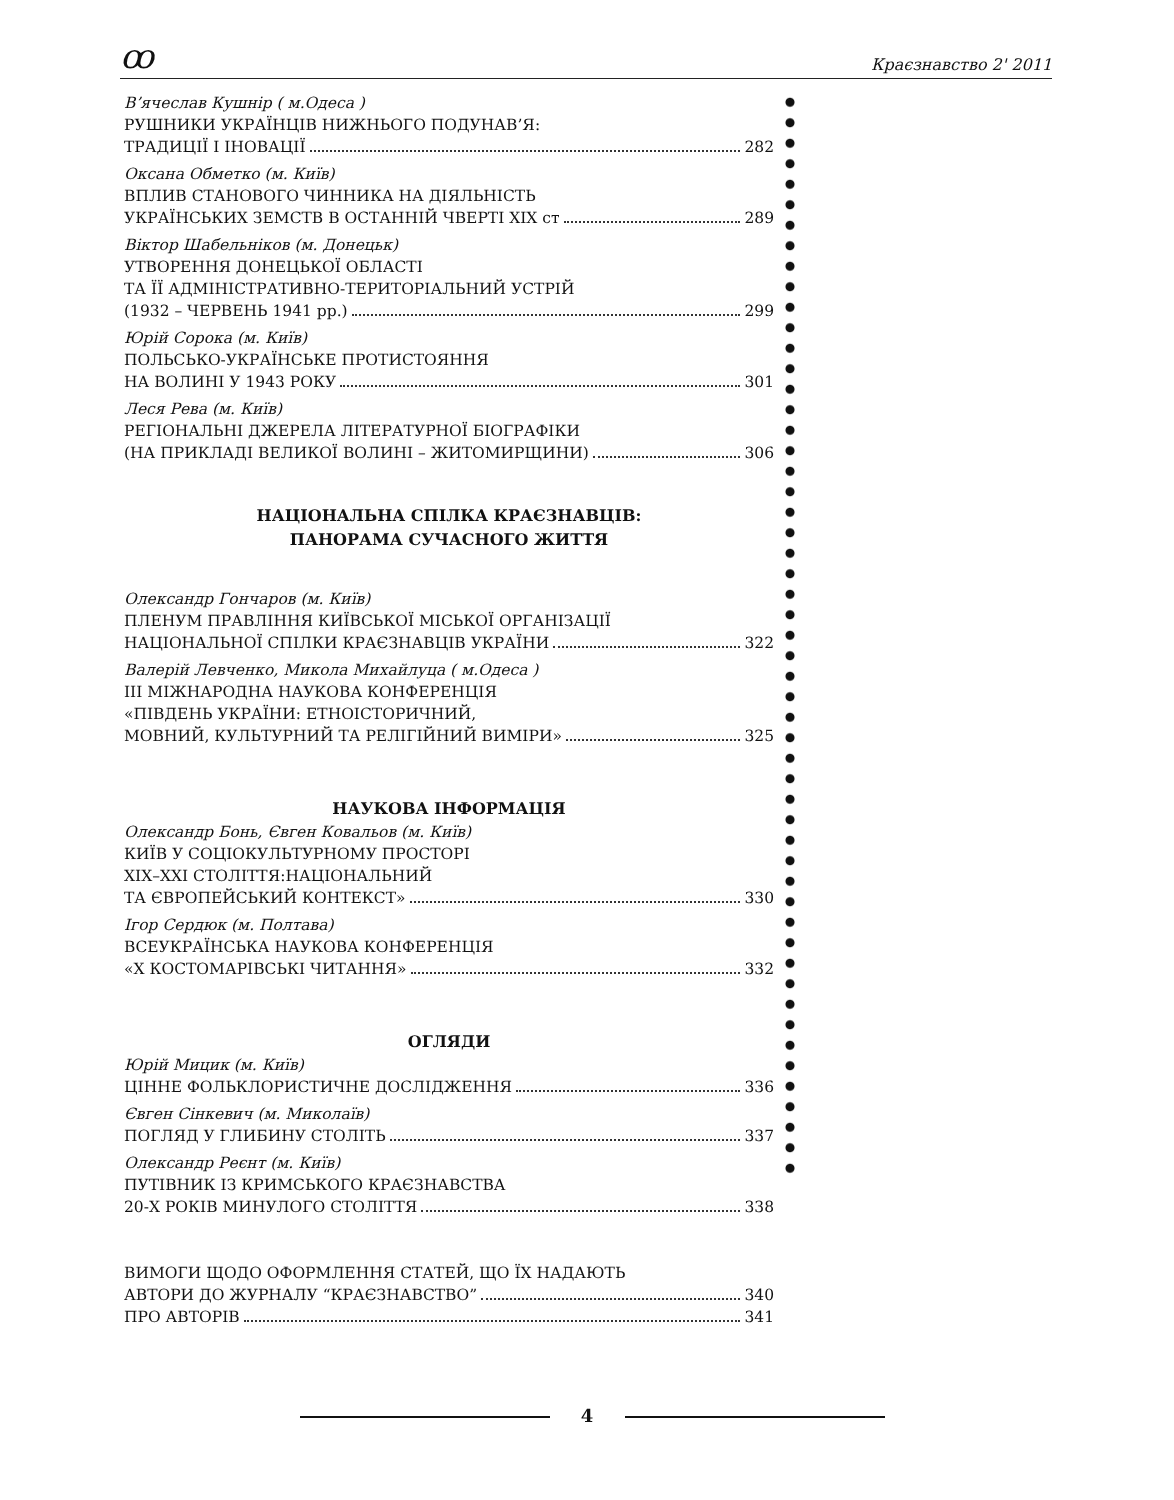ꝏ Краєзнавство 2' 2011
В’ячеслав Кушнір ( м.Одеса )
РУШНИКИ УКРАЇНЦІВ НИЖНЬОГО ПОДУНАВ’Я:
ТРАДИЦІЇ І ІНОВАЦІЇ 282
Оксана Обметко (м. Київ)
ВПЛИВ СТАНОВОГО ЧИННИКА НА ДІЯЛЬНІСТЬ
УКРАЇНСЬКИХ ЗЕМСТВ В ОСТАННІЙ ЧВЕРТІ XIX ст 289
Віктор Шабельніков (м. Донецьк)
УТВОРЕННЯ ДОНЕЦЬКОЇ ОБЛАСТІ
ТА ЇЇ АДМІНІСТРАТИВНО-ТЕРИТОРІАЛЬНИЙ УСТРІЙ
(1932 – ЧЕРВЕНЬ 1941 рр.) 299
Юрій Сорока (м. Київ)
ПОЛЬСЬКО-УКРАЇНСЬКЕ ПРОТИСТОЯННЯ
НА ВОЛИНІ У 1943 РОКУ 301
Леся Рева (м. Київ)
РЕГІОНАЛЬНІ ДЖЕРЕЛА ЛІТЕРАТУРНОЇ БІОГРАФІКИ
(НА ПРИКЛАДІ ВЕЛИКОЇ ВОЛИНІ – ЖИТОМИРЩИНИ) 306
НАЦІОНАЛЬНА СПІЛКА КРАЄЗНАВЦІВ:
ПАНОРАМА СУЧАСНОГО ЖИТТЯ
Олександр Гончаров (м. Київ)
ПЛЕНУМ ПРАВЛІННЯ КИЇВСЬКОЇ МІСЬКОЇ ОРГАНІЗАЦІЇ
НАЦІОНАЛЬНОЇ СПІЛКИ КРАЄЗНАВЦІВ УКРАЇНИ 322
Валерій Левченко, Микола Михайлуца ( м.Одеса )
ІІІ МІЖНАРОДНА НАУКОВА КОНФЕРЕНЦІЯ
«ПІВДЕНЬ УКРАЇНИ: ЕТНОІСТОРИЧНИЙ,
МОВНИЙ, КУЛЬТУРНИЙ ТА РЕЛІГІЙНИЙ ВИМІРИ» 325
НАУКОВА ІНФОРМАЦІЯ
Олександр Бонь, Євген Ковальов (м. Київ)
КИЇВ У СОЦІОКУЛЬТУРНОМУ ПРОСТОРІ
XIX–XXI СТОЛІТТЯ:НАЦІОНАЛЬНИЙ
ТА ЄВРОПЕЙСЬКИЙ КОНТЕКСТ» 330
Ігор Сердюк (м. Полтава)
ВСЕУКРАЇНСЬКА НАУКОВА КОНФЕРЕНЦІЯ
«Х КОСТОМАРІВСЬКІ ЧИТАННЯ» 332
ОГЛЯДИ
Юрій Мицик (м. Київ)
ЦІННЕ ФОЛЬКЛОРИСТИЧНЕ ДОСЛІДЖЕННЯ 336
Євген Сінкевич (м. Миколаїв)
ПОГЛЯД У ГЛИБИНУ СТОЛІТЬ 337
Олександр Реєнт (м. Київ)
ПУТІВНИК ІЗ КРИМСЬКОГО КРАЄЗНАВСТВА
20-Х РОКІВ МИНУЛОГО СТОЛІТТЯ 338
ВИМОГИ ЩОДО ОФОРМЛЕННЯ СТАТЕЙ, ЩО ЇХ НАДАЮТЬ
АВТОРИ ДО ЖУРНАЛУ “КРАЄЗНАВСТВО” 340
ПРО АВТОРІВ 341
4